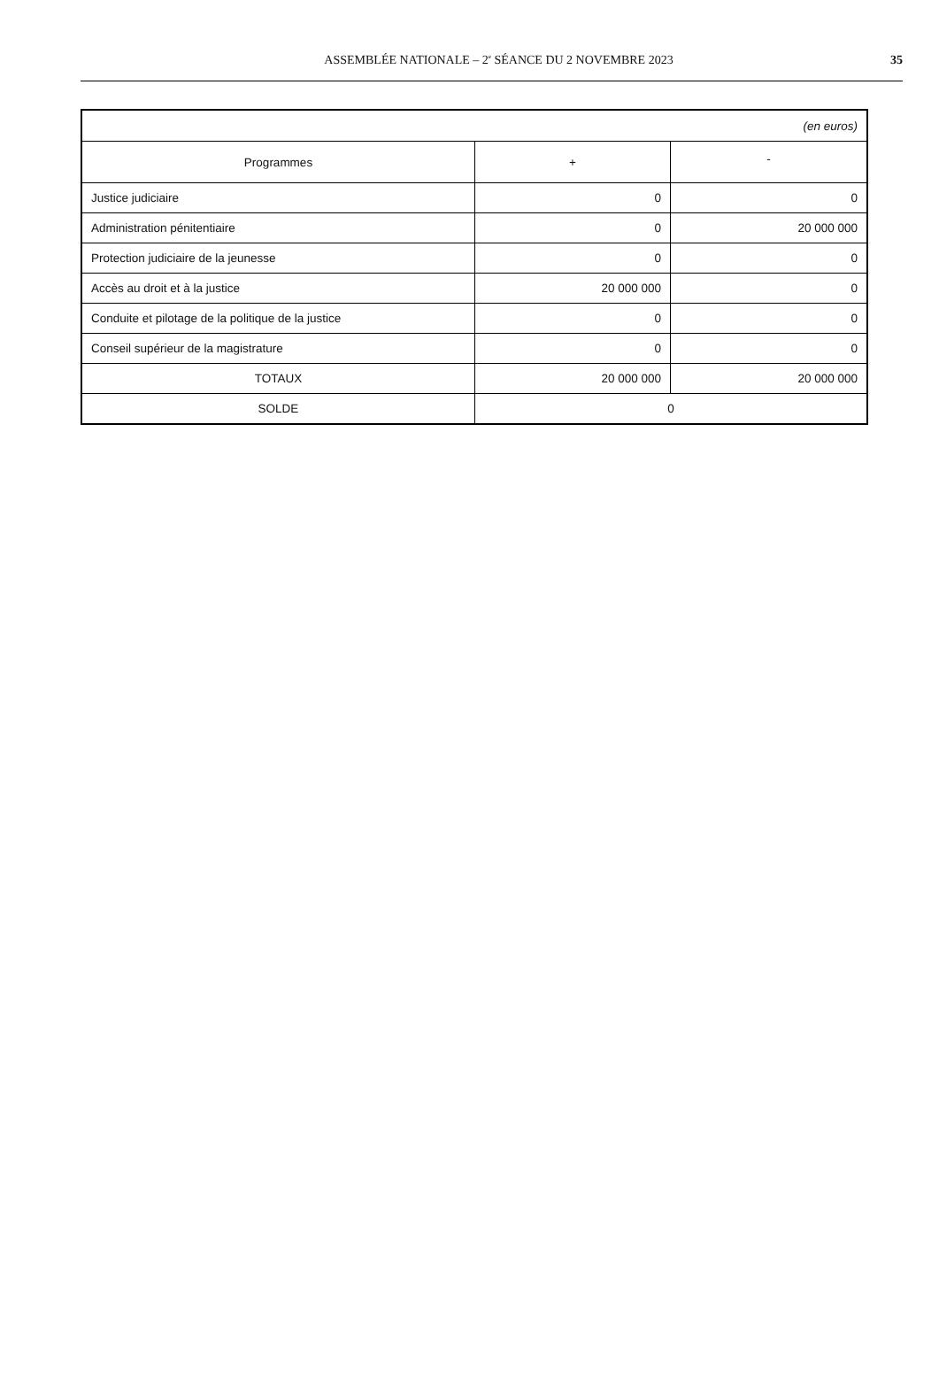ASSEMBLÉE NATIONALE – 2<sup>e</sup> SÉANCE DU 2 NOVEMBRE 2023
35
| (en euros) | | |
| Programmes | + | - |
| Justice judiciaire | 0 | 0 |
| Administration pénitentiaire | 0 | 20 000 000 |
| Protection judiciaire de la jeunesse | 0 | 0 |
| Accès au droit et à la justice | 20 000 000 | 0 |
| Conduite et pilotage de la politique de la justice | 0 | 0 |
| Conseil supérieur de la magistrature | 0 | 0 |
| TOTAUX | 20 000 000 | 20 000 000 |
| SOLDE | 0 | |